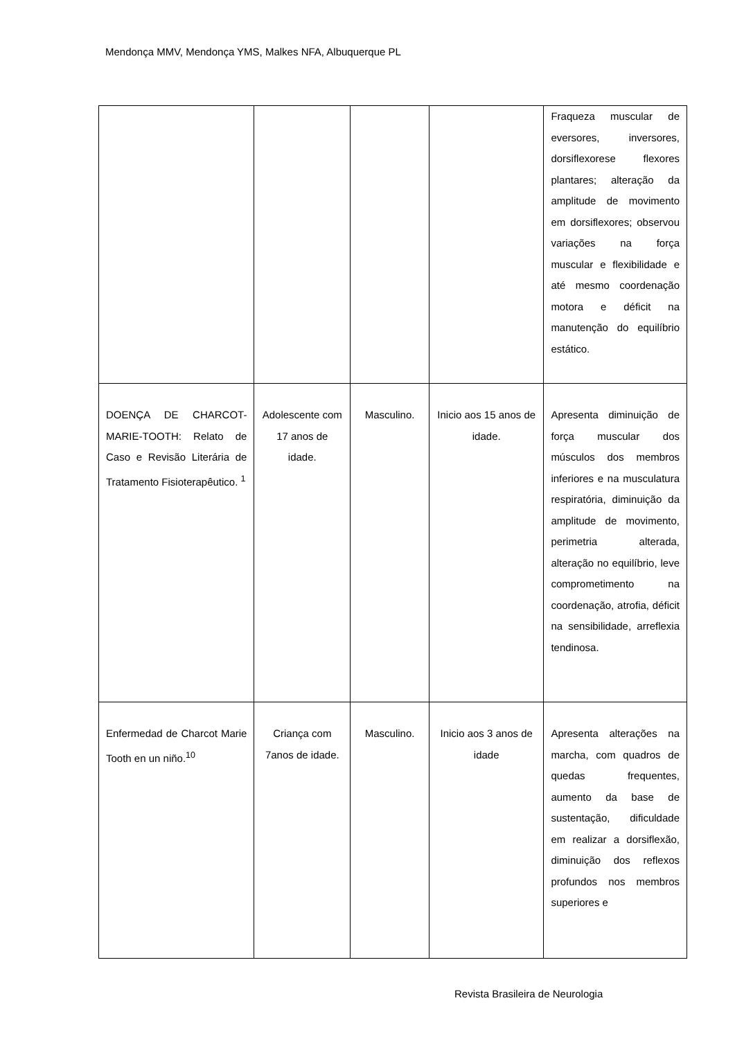Mendonça MMV, Mendonça YMS, Malkes NFA, Albuquerque PL
| | | | | Fraqueza muscular de eversores, inversores, dorsiflexorese flexores plantares; alteração da amplitude de movimento em dorsiflexores; observou variações na força muscular e flexibilidade e até mesmo coordenação motora e déficit na manutenção do equilíbrio estático. |
| DOENÇA DE CHARCOT-MARIE-TOOTH: Relato de Caso e Revisão Literária de Tratamento Fisioterapêutico. <sup>1</sup> | Adolescente com 17 anos de idade. | Masculino. | Inicio aos 15 anos de idade. | Apresenta diminuição de força muscular dos músculos dos membros inferiores e na musculatura respiratória, diminuição da amplitude de movimento, perimetria alterada, alteração no equilíbrio, leve comprometimento na coordenação, atrofia, déficit na sensibilidade, arreflexia tendinosa. |
| Enfermedad de Charcot Marie Tooth en un niño.<sup>10</sup> | Criança com 7anos de idade. | Masculino. | Inicio aos 3 anos de idade | Apresenta alterações na marcha, com quadros de quedas frequentes, aumento da base de sustentação, dificuldade em realizar a dorsiflexão, diminuição dos reflexos profundos nos membros superiores e |
Revista Brasileira de Neurologia